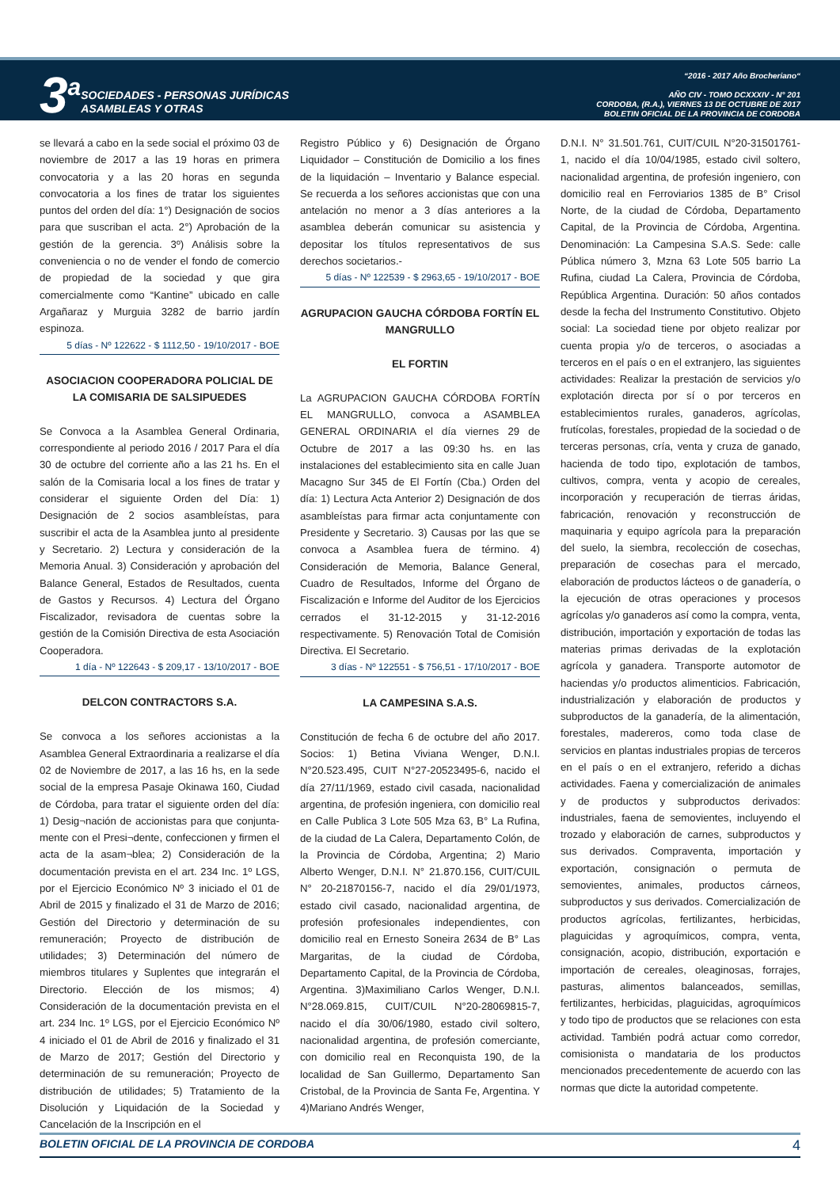3<sup>a</sup>
SOCIEDADES - PERSONAS JURÍDICAS
ASAMBLEAS Y OTRAS
“2016 - 2017 Año Brocheriano“
AÑO CIV - TOMO DCXXXIV - N° 201
CORDOBA, (R.A.), VIERNES 13 DE OCTUBRE DE 2017
BOLETIN OFICIAL DE LA PROVINCIA DE CORDOBA
se llevará a cabo en la sede social el próximo 03 de noviembre de 2017 a las 19 horas en primera convocatoria y a las 20 horas en segunda convocatoria a los fines de tratar los siguientes puntos del orden del día: 1°) Designación de socios para que suscriban el acta. 2°) Aprobación de la gestión de la gerencia. 3º) Análisis sobre la conveniencia o no de vender el fondo de comercio de propiedad de la sociedad y que gira comercialmente como “Kantine” ubicado en calle Argañaraz y Murguia 3282 de barrio jardín espinoza.
5 días - Nº 122622 - $ 1112,50 - 19/10/2017 - BOE
ASOCIACION COOPERADORA POLICIAL DE LA COMISARIA DE SALSIPUEDES
Se Convoca a la Asamblea General Ordinaria, correspondiente al periodo 2016 / 2017 Para el día 30 de octubre del corriente año a las 21 hs. En el salón de la Comisaria local a los fines de tratar y considerar el siguiente Orden del Día: 1) Designación de 2 socios asambleístas, para suscribir el acta de la Asamblea junto al presidente y Secretario. 2) Lectura y consideración de la Memoria Anual. 3) Consideración y aprobación del Balance General, Estados de Resultados, cuenta de Gastos y Recursos. 4) Lectura del Órgano Fiscalizador, revisadora de cuentas sobre la gestión de la Comisión Directiva de esta Asociación Cooperadora.
1 día - Nº 122643 - $ 209,17 - 13/10/2017 - BOE
DELCON CONTRACTORS S.A.
Se convoca a los señores accionistas a la Asamblea General Extraordinaria a realizarse el día 02 de Noviembre de 2017, a las 16 hs, en la sede social de la empresa Pasaje Okinawa 160, Ciudad de Córdoba, para tratar el siguiente orden del día: 1) Desig¬nación de accionistas para que conjunta-mente con el Presi¬dente, confeccionen y firmen el acta de la asam¬blea; 2) Consideración de la documentación prevista en el art. 234 Inc. 1º LGS, por el Ejercicio Económico Nº 3 iniciado el 01 de Abril de 2015 y finalizado el 31 de Marzo de 2016; Gestión del Directorio y determinación de su remuneración; Proyecto de distribución de utilidades; 3) Determinación del número de miembros titulares y Suplentes que integrarán el Directorio. Elección de los mismos; 4) Consideración de la documentación prevista en el art. 234 Inc. 1º LGS, por el Ejercicio Económico Nº 4 iniciado el 01 de Abril de 2016 y finalizado el 31 de Marzo de 2017; Gestión del Directorio y determinación de su remuneración; Proyecto de distribución de utilidades; 5) Tratamiento de la Disolución y Liquidación de la Sociedad y Cancelación de la Inscripción en el
Registro Público y 6) Designación de Órgano Liquidador – Constitución de Domicilio a los fines de la liquidación – Inventario y Balance especial. Se recuerda a los señores accionistas que con una antelación no menor a 3 días anteriores a la asamblea deberán comunicar su asistencia y depositar los títulos representativos de sus derechos societarios.-
5 días - Nº 122539 - $ 2963,65 - 19/10/2017 - BOE
AGRUPACION GAUCHA CÓRDOBA FORTÍN EL MANGRULLO
EL FORTIN
La AGRUPACION GAUCHA CÓRDOBA FORTÍN EL MANGRULLO, convoca a ASAMBLEA GENERAL ORDINARIA el día viernes 29 de Octubre de 2017 a las 09:30 hs. en las instalaciones del establecimiento sita en calle Juan Macagno Sur 345 de El Fortín (Cba.) Orden del día: 1) Lectura Acta Anterior 2) Designación de dos asambleístas para firmar acta conjuntamente con Presidente y Secretario. 3) Causas por las que se convoca a Asamblea fuera de término. 4) Consideración de Memoria, Balance General, Cuadro de Resultados, Informe del Órgano de Fiscalización e Informe del Auditor de los Ejercicios cerrados el 31-12-2015 y 31-12-2016 respectivamente. 5) Renovación Total de Comisión Directiva. El Secretario.
3 días - Nº 122551 - $ 756,51 - 17/10/2017 - BOE
LA CAMPESINA S.A.S.
Constitución de fecha 6 de octubre del año 2017. Socios: 1) Betina Viviana Wenger, D.N.I. N°20.523.495, CUIT N°27-20523495-6, nacido el día 27/11/1969, estado civil casada, nacionalidad argentina, de profesión ingeniera, con domicilio real en Calle Publica 3 Lote 505 Mza 63, B° La Rufina, de la ciudad de La Calera, Departamento Colón, de la Provincia de Córdoba, Argentina; 2) Mario Alberto Wenger, D.N.I. N° 21.870.156, CUIT/CUIL N° 20-21870156-7, nacido el día 29/01/1973, estado civil casado, nacionalidad argentina, de profesión profesionales independientes, con domicilio real en Ernesto Soneira 2634 de B° Las Margaritas, de la ciudad de Córdoba, Departamento Capital, de la Provincia de Córdoba, Argentina. 3)Maximiliano Carlos Wenger, D.N.I. N°28.069.815, CUIT/CUIL N°20-28069815-7, nacido el día 30/06/1980, estado civil soltero, nacionalidad argentina, de profesión comerciante, con domicilio real en Reconquista 190, de la localidad de San Guillermo, Departamento San Cristobal, de la Provincia de Santa Fe, Argentina. Y 4)Mariano Andrés Wenger,
D.N.I. N° 31.501.761, CUIT/CUIL N°20-31501761-1, nacido el día 10/04/1985, estado civil soltero, nacionalidad argentina, de profesión ingeniero, con domicilio real en Ferroviarios 1385 de B° Crisol Norte, de la ciudad de Córdoba, Departamento Capital, de la Provincia de Córdoba, Argentina. Denominación: La Campesina S.A.S. Sede: calle Pública número 3, Mzna 63 Lote 505 barrio La Rufina, ciudad La Calera, Provincia de Córdoba, República Argentina. Duración: 50 años contados desde la fecha del Instrumento Constitutivo. Objeto social: La sociedad tiene por objeto realizar por cuenta propia y/o de terceros, o asociadas a terceros en el país o en el extranjero, las siguientes actividades: Realizar la prestación de servicios y/o explotación directa por sí o por terceros en establecimientos rurales, ganaderos, agrícolas, frutícolas, forestales, propiedad de la sociedad o de terceras personas, cría, venta y cruza de ganado, hacienda de todo tipo, explotación de tambos, cultivos, compra, venta y acopio de cereales, incorporación y recuperación de tierras áridas, fabricación, renovación y reconstrucción de maquinaria y equipo agrícola para la preparación del suelo, la siembra, recolección de cosechas, preparación de cosechas para el mercado, elaboración de productos lácteos o de ganadería, o la ejecución de otras operaciones y procesos agrícolas y/o ganaderos así como la compra, venta, distribución, importación y exportación de todas las materias primas derivadas de la explotación agrícola y ganadera. Transporte automotor de haciendas y/o productos alimenticios. Fabricación, industrialización y elaboración de productos y subproductos de la ganadería, de la alimentación, forestales, madereros, como toda clase de servicios en plantas industriales propias de terceros en el país o en el extranjero, referido a dichas actividades. Faena y comercialización de animales y de productos y subproductos derivados: industriales, faena de semovientes, incluyendo el trozado y elaboración de carnes, subproductos y sus derivados. Compraventa, importación y exportación, consignación o permuta de semovientes, animales, productos cárneos, subproductos y sus derivados. Comercialización de productos agrícolas, fertilizantes, herbicidas, plaguicidas y agroquímicos, compra, venta, consignación, acopio, distribución, exportación e importación de cereales, oleaginosas, forrajes, pasturas, alimentos balanceados, semillas, fertilizantes, herbicidas, plaguicidas, agroquímicos y todo tipo de productos que se relaciones con esta actividad. También podrá actuar como corredor, comisionista o mandataria de los productos mencionados precedentemente de acuerdo con las normas que dicte la autoridad competente.
BOLETIN OFICIAL DE LA PROVINCIA DE CORDOBA 4